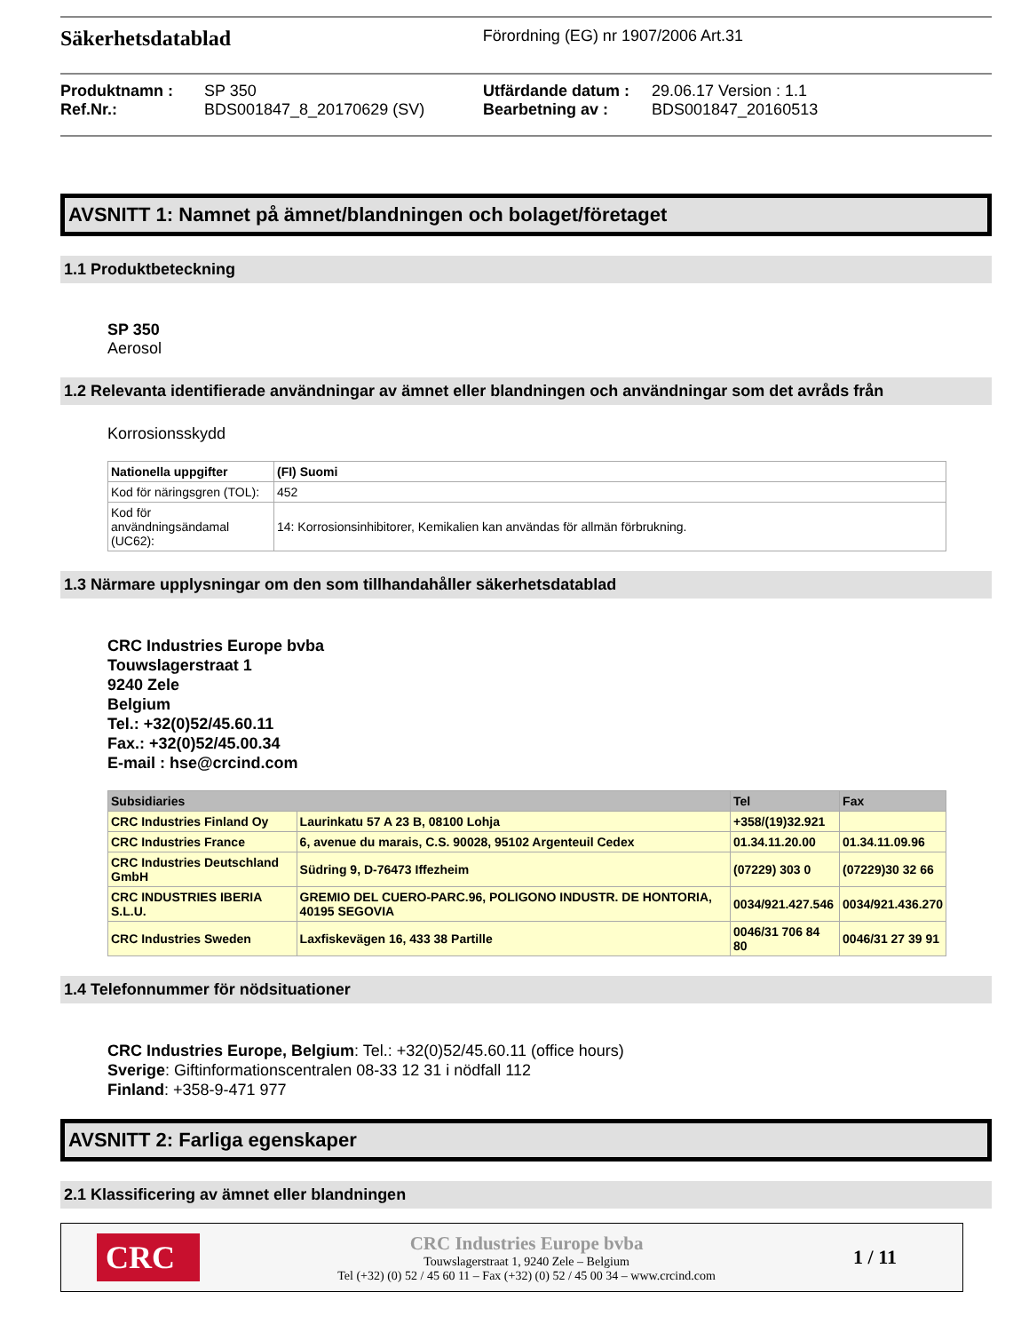Säkerhetsdatablad Förordning (EG) nr 1907/2006 Art.31
Produktnamn : SP 350 Utfärdande datum : 29.06.17 Version : 1.1 Ref.Nr.: BDS001847_8_20170629 (SV) Bearbetning av : BDS001847_20160513
AVSNITT 1: Namnet på ämnet/blandningen och bolaget/företaget
1.1 Produktbeteckning
SP 350
Aerosol
1.2 Relevanta identifierade användningar av ämnet eller blandningen och användningar som det avråds från
Korrosionsskydd
| Nationella uppgifter | (FI) Suomi |
| --- | --- |
| Kod för näringsgren (TOL): | 452 |
| Kod för användningsändamal (UC62): | 14: Korrosionsinhibitorer, Kemikalien kan användas för allmän förbrukning. |
1.3 Närmare upplysningar om den som tillhandahåller säkerhetsdatablad
CRC Industries Europe bvba
Touwslagerstraat 1
9240 Zele
Belgium
Tel.: +32(0)52/45.60.11
Fax.: +32(0)52/45.00.34
E-mail : hse@crcind.com
| Subsidiaries | | Tel | Fax |
| --- | --- | --- | --- |
| CRC Industries Finland Oy | Laurinkatu 57 A 23 B, 08100 Lohja | +358/(19)32.921 | |
| CRC Industries France | 6, avenue du marais, C.S. 90028, 95102 Argenteuil Cedex | 01.34.11.20.00 | 01.34.11.09.96 |
| CRC Industries Deutschland GmbH | Südring 9, D-76473 Iffezheim | (07229) 303 0 | (07229)30 32 66 |
| CRC INDUSTRIES IBERIA S.L.U. | GREMIO DEL CUERO-PARC.96, POLIGONO INDUSTR. DE HONTORIA, 40195 SEGOVIA | 0034/921.427.546 | 0034/921.436.270 |
| CRC Industries Sweden | Laxfiskevägen 16, 433 38 Partille | 0046/31 706 84 80 | 0046/31 27 39 91 |
1.4 Telefonnummer för nödsituationer
CRC Industries Europe, Belgium: Tel.: +32(0)52/45.60.11 (office hours)
Sverige: Giftinformationscentralen 08-33 12 31 i nödfall 112
Finland: +358-9-471 977
AVSNITT 2: Farliga egenskaper
2.1 Klassificering av ämnet eller blandningen
CRC
CRC Industries Europe bvba
Touwslagerstraat 1, 9240 Zele – Belgium
Tel (+32) (0) 52 / 45 60 11 – Fax (+32) (0) 52 / 45 00 34 – www.crcind.com
1 / 11